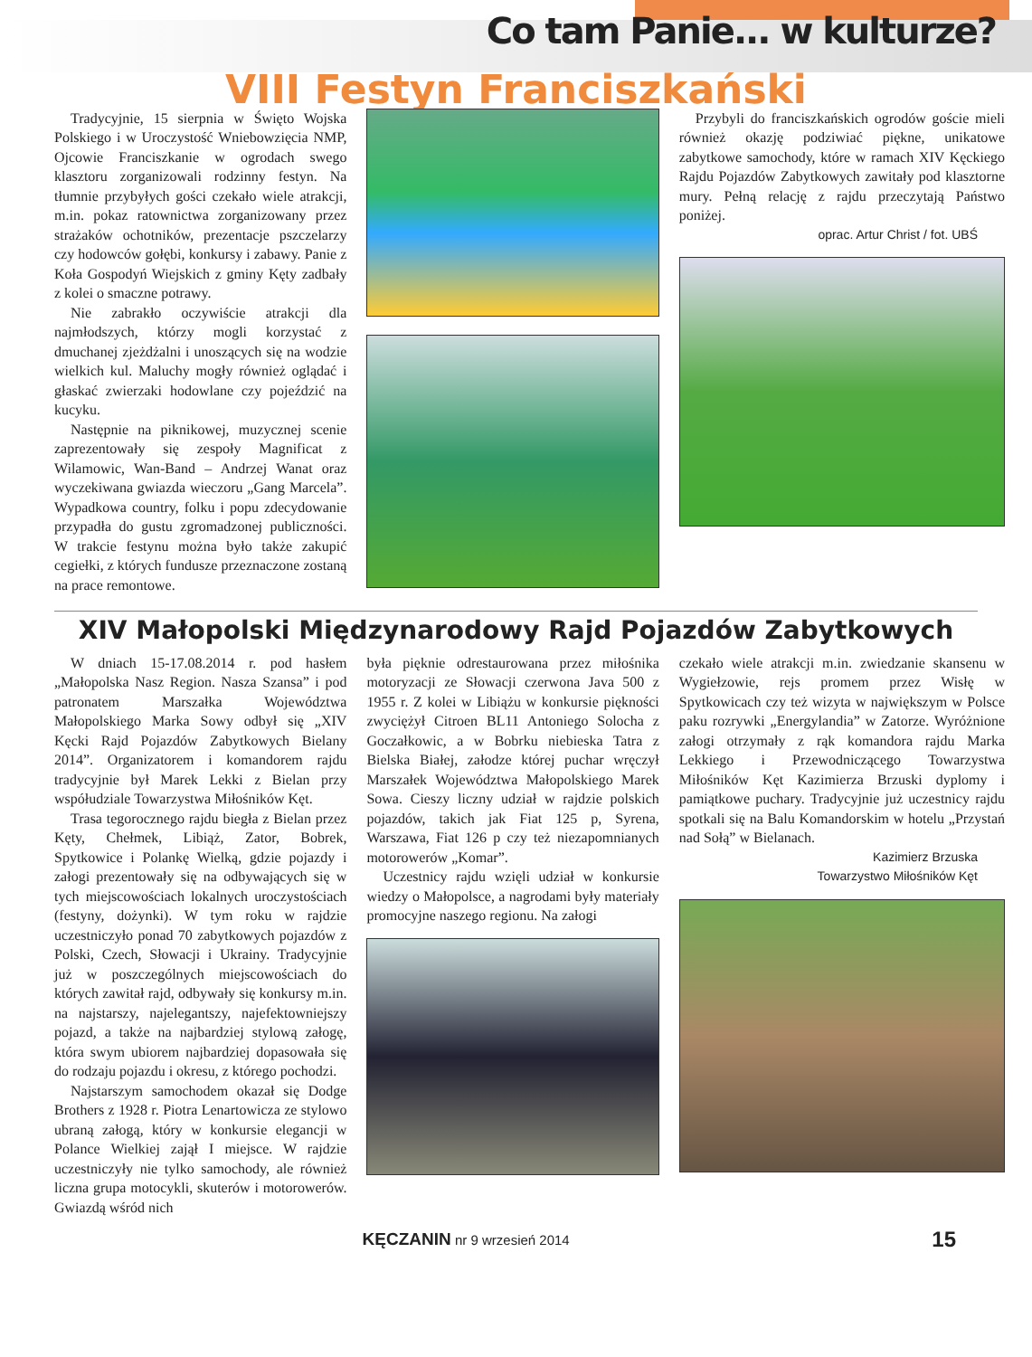Co tam Panie... w kulturze?
VIII Festyn Franciszkański
Tradycyjnie, 15 sierpnia w Święto Wojska Polskiego i w Uroczystość Wniebowzięcia NMP, Ojcowie Franciszkanie w ogrodach swego klasztoru zorganizowali rodzinny festyn. Na tłumnie przybyłych gości czekało wiele atrakcji, m.in. pokaz ratownictwa zorganizowany przez strażaków ochotników, prezentacje pszczelarzy czy hodowców gołębi, konkursy i zabawy. Panie z Koła Gospodyń Wiejskich z gminy Kęty zadbały z kolei o smaczne potrawy.
Nie zabrakło oczywiście atrakcji dla najmłodszych, którzy mogli korzystać z dmuchanej zjeżdżalni i unoszących się na wodzie wielkich kul. Maluchy mogły również oglądać i głaskać zwierzaki hodowlane czy pojeździć na kucyku.
Następnie na piknikowej, muzycznej scenie zaprezentowały się zespoły Magnificat z Wilamowic, Wan-Band – Andrzej Wanat oraz wyczekiwana gwiazda wieczoru „Gang Marcela”. Wypadkowa country, folku i popu zdecydowanie przypadła do gustu zgromadzonej publiczności. W trakcie festynu można było także zakupić cegiełki, z których fundusze przeznaczone zostaną na prace remontowe.
Przybyli do franciszkańskich ogrodów goście mieli również okazję podziwiać piękne, unikatowe zabytkowe samochody, które w ramach XIV Kęckiego Rajdu Pojazdów Zabytkowych zawitały pod klasztorne mury. Pełną relację z rajdu przeczytają Państwo poniżej.
oprac. Artur Christ / fot. UBŚ
XIV Małopolski Międzynarodowy Rajd Pojazdów Zabytkowych
W dniach 15-17.08.2014 r. pod hasłem „Małopolska Nasz Region. Nasza Szansa” i pod patronatem Marszałka Województwa Małopolskiego Marka Sowy odbył się „XIV Kęcki Rajd Pojazdów Zabytkowych Bielany 2014”. Organizatorem i komandorem rajdu tradycyjnie był Marek Lekki z Bielan przy współudziale Towarzystwa Miłośników Kęt.
Trasa tegorocznego rajdu biegła z Bielan przez Kęty, Chełmek, Libiąż, Zator, Bobrek, Spytkowice i Polankę Wielką, gdzie pojazdy i załogi prezentowały się na odbywających się w tych miejscowościach lokalnych uroczystościach (festyny, dożynki). W tym roku w rajdzie uczestniczyło ponad 70 zabytkowych pojazdów z Polski, Czech, Słowacji i Ukrainy. Tradycyjnie już w poszczególnych miejscowościach do których zawitał rajd, odbywały się konkursy m.in. na najstarszy, najelegantszy, najefektowniejszy pojazd, a także na najbardziej stylową załogę, która swym ubiorem najbardziej dopasowała się do rodzaju pojazdu i okresu, z którego pochodzi.
Najstarszym samochodem okazał się Dodge Brothers z 1928 r. Piotra Lenartowicza ze stylowo ubraną załogą, który w konkursie elegancji w Polance Wielkiej zajął I miejsce. W rajdzie uczestniczyły nie tylko samochody, ale również liczna grupa motocykli, skuterów i motorowerów. Gwiazdą wśród nich
była pięknie odrestaurowana przez miłośnika motoryzacji ze Słowacji czerwona Java 500 z 1955 r. Z kolei w Libiążu w konkursie piękności zwyciężył Citroen BL11 Antoniego Solocha z Goczałkowic, a w Bobrku niebieska Tatra z Bielska Białej, załodze której puchar wręczył Marszałek Województwa Małopolskiego Marek Sowa. Cieszy liczny udział w rajdzie polskich pojazdów, takich jak Fiat 125 p, Syrena, Warszawa, Fiat 126 p czy też niezapomnianych motorowerów „Komar”.
Uczestnicy rajdu wzięli udział w konkursie wiedzy o Małopolsce, a nagrodami były materiały promocyjne naszego regionu. Na załogi
czekało wiele atrakcji m.in. zwiedzanie skansenu w Wygiełzowie, rejs promem przez Wisłę w Spytkowicach czy też wizyta w największym w Polsce paku rozrywki „Energylandia” w Zatorze. Wyróżnione załogi otrzymały z rąk komandora rajdu Marka Lekkiego i Przewodniczącego Towarzystwa Miłośników Kęt Kazimierza Brzuski dyplomy i pamiątkowe puchary. Tradycyjnie już uczestnicy rajdu spotkali się na Balu Komandorskim w hotelu „Przystań nad Sołą” w Bielanach.
Kazimierz Brzuska
Towarzystwo Miłośników Kęt
KĘCZANIN nr 9 wrzesień 2014 15